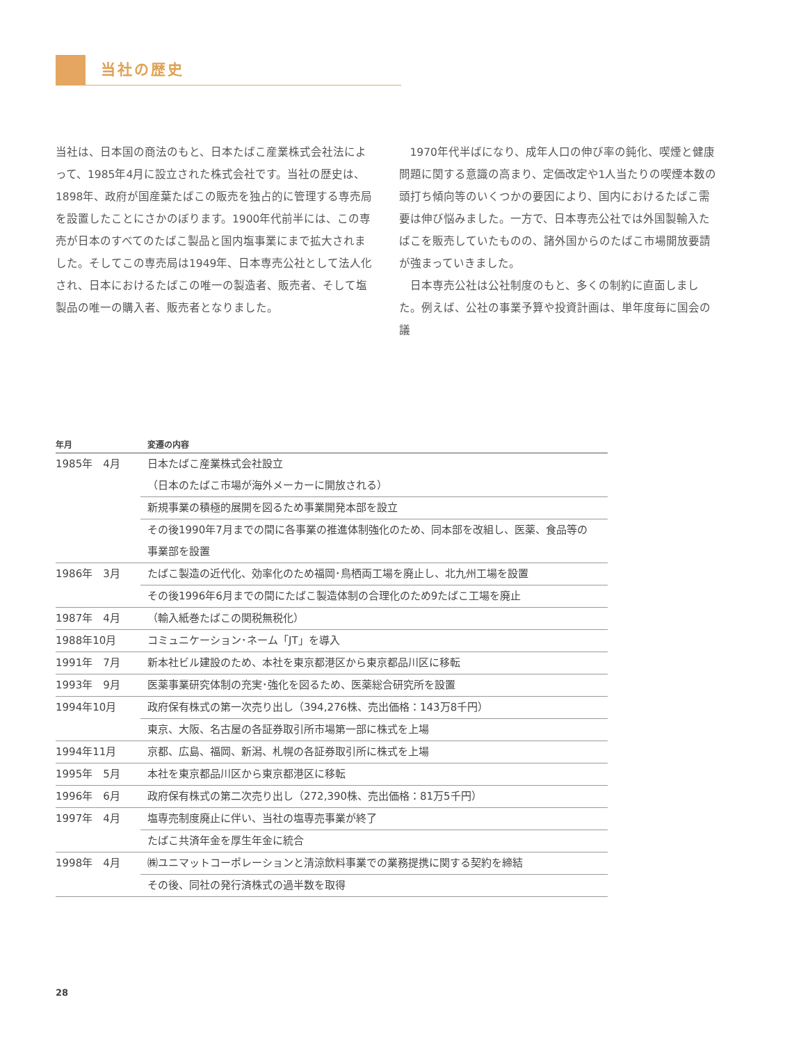当社の歴史
当社は、日本国の商法のもと、日本たばこ産業株式会社法によって、1985年4月に設立された株式会社です。当社の歴史は、1898年、政府が国産葉たばこの販売を独占的に管理する専売局を設置したことにさかのぼります。1900年代前半には、この専売が日本のすべてのたばこ製品と国内塩事業にまで拡大されました。そしてこの専売局は1949年、日本専売公社として法人化され、日本におけるたばこの唯一の製造者、販売者、そして塩製品の唯一の購入者、販売者となりました。
　1970年代半ばになり、成年人口の伸び率の鈍化、喫煙と健康問題に関する意識の高まり、定価改定や1人当たりの喫煙本数の頭打ち傾向等のいくつかの要因により、国内におけるたばこ需要は伸び悩みました。一方で、日本専売公社では外国製輸入たばこを販売していたものの、諸外国からのたばこ市場開放要請が強まっていきました。
　日本専売公社は公社制度のもと、多くの制約に直面しました。例えば、公社の事業予算や投資計画は、単年度毎に国会の議
| 年月 | 変遷の内容 |
| --- | --- |
| 1985年 4月 | 日本たばこ産業株式会社設立 |
| | （日本のたばこ市場が海外メーカーに開放される） |
| | 新規事業の積極的展開を図るため事業開発本部を設立 |
| | その後1990年7月までの間に各事業の推進体制強化のため、同本部を改組し、医薬、食品等の |
| | 事業部を設置 |
| 1986年 3月 | たばこ製造の近代化、効率化のため福岡･鳥栖両工場を廃止し、北九州工場を設置 |
| | その後1996年6月までの間にたばこ製造体制の合理化のため9たばこ工場を廃止 |
| 1987年 4月 | （輸入紙巻たばこの関税無税化） |
| 1988年10月 | コミュニケーション･ネーム「JT」を導入 |
| 1991年 7月 | 新本社ビル建設のため、本社を東京都港区から東京都品川区に移転 |
| 1993年 9月 | 医薬事業研究体制の充実･強化を図るため、医薬総合研究所を設置 |
| 1994年10月 | 政府保有株式の第一次売り出し（394,276株、売出価格：143万8千円） |
| | 東京、大阪、名古屋の各証券取引所市場第一部に株式を上場 |
| 1994年11月 | 京都、広島、福岡、新潟、札幌の各証券取引所に株式を上場 |
| 1995年 5月 | 本社を東京都品川区から東京都港区に移転 |
| 1996年 6月 | 政府保有株式の第二次売り出し（272,390株、売出価格：81万5千円） |
| 1997年 4月 | 塩専売制度廃止に伴い、当社の塩専売事業が終了 |
| | たばこ共済年金を厚生年金に統合 |
| 1998年 4月 | ㈱ユニマットコーポレーションと清涼飲料事業での業務提携に関する契約を締結 |
| | その後、同社の発行済株式の過半数を取得 |
28